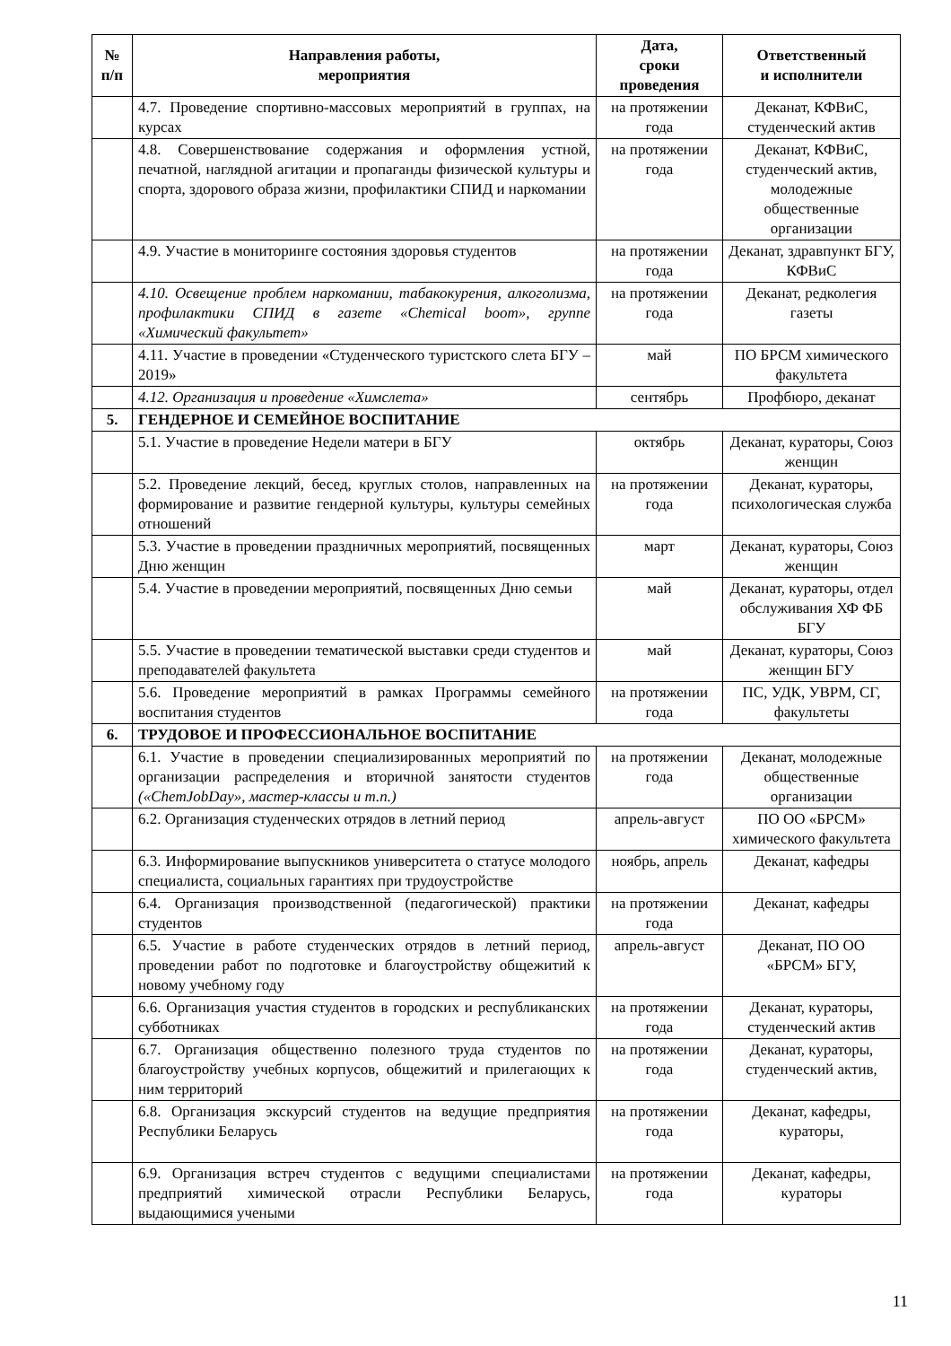| № п/п | Направления работы, мероприятия | Дата, сроки проведения | Ответственный и исполнители |
| --- | --- | --- | --- |
| | 4.7. Проведение спортивно-массовых мероприятий в группах, на курсах | на протяжении года | Деканат, КФВиС, студенческий актив |
| | 4.8. Совершенствование содержания и оформления устной, печатной, наглядной агитации и пропаганды физической культуры и спорта, здорового образа жизни, профилактики СПИД и наркомании | на протяжении года | Деканат, КФВиС, студенческий актив, молодежные общественные организации |
| | 4.9. Участие в мониторинге состояния здоровья студентов | на протяжении года | Деканат, здравпункт БГУ, КФВиС |
| | 4.10. Освещение проблем наркомании, табакокурения, алкоголизма, профилактики СПИД в газете «Chemical boom», группе «Химический факультет» | на протяжении года | Деканат, редколегия газеты |
| | 4.11. Участие в проведении «Студенческого туристского слета БГУ – 2019» | май | ПО БРСМ химического факультета |
| | 4.12. Организация и проведение «Химслета» | сентябрь | Профбюро, деканат |
| 5. | ГЕНДЕРНОЕ И СЕМЕЙНОЕ ВОСПИТАНИЕ | | |
| | 5.1. Участие в проведение Недели матери в БГУ | октябрь | Деканат, кураторы, Союз женщин |
| | 5.2. Проведение лекций, бесед, круглых столов, направленных на формирование и развитие гендерной культуры, культуры семейных отношений | на протяжении года | Деканат, кураторы, психологическая служба |
| | 5.3. Участие в проведении праздничных мероприятий, посвященных Дню женщин | март | Деканат, кураторы, Союз женщин |
| | 5.4. Участие в проведении мероприятий, посвященных Дню семьи | май | Деканат, кураторы, отдел обслуживания ХФ ФБ БГУ |
| | 5.5. Участие в проведении тематической выставки среди студентов и преподавателей факультета | май | Деканат, кураторы, Союз женщин БГУ |
| | 5.6. Проведение мероприятий в рамках Программы семейного воспитания студентов | на протяжении года | ПС, УДК, УВРМ, СГ, факультеты |
| 6. | ТРУДОВОЕ И ПРОФЕССИОНАЛЬНОЕ ВОСПИТАНИЕ | | |
| | 6.1. Участие в проведении специализированных мероприятий по организации распределения и вторичной занятости студентов («ChemJobDay», мастер-классы и т.п.) | на протяжении года | Деканат, молодежные общественные организации |
| | 6.2. Организация студенческих отрядов в летний период | апрель-август | ПО ОО «БРСМ» химического факультета |
| | 6.3. Информирование выпускников университета о статусе молодого специалиста, социальных гарантиях при трудоустройстве | ноябрь, апрель | Деканат, кафедры |
| | 6.4. Организация производственной (педагогической) практики студентов | на протяжении года | Деканат, кафедры |
| | 6.5. Участие в работе студенческих отрядов в летний период, проведении работ по подготовке и благоустройству общежитий к новому учебному году | апрель-август | Деканат, ПО ОО «БРСМ» БГУ, |
| | 6.6. Организация участия студентов в городских и республиканских субботниках | на протяжении года | Деканат, кураторы, студенческий актив |
| | 6.7. Организация общественно полезного труда студентов по благоустройству учебных корпусов, общежитий и прилегающих к ним территорий | на протяжении года | Деканат, кураторы, студенческий актив, |
| | 6.8. Организация экскурсий студентов на ведущие предприятия Республики Беларусь | на протяжении года | Деканат, кафедры, кураторы, |
| | 6.9. Организация встреч студентов с ведущими специалистами предприятий химической отрасли Республики Беларусь, выдающимися учеными | на протяжении года | Деканат, кафедры, кураторы |
11